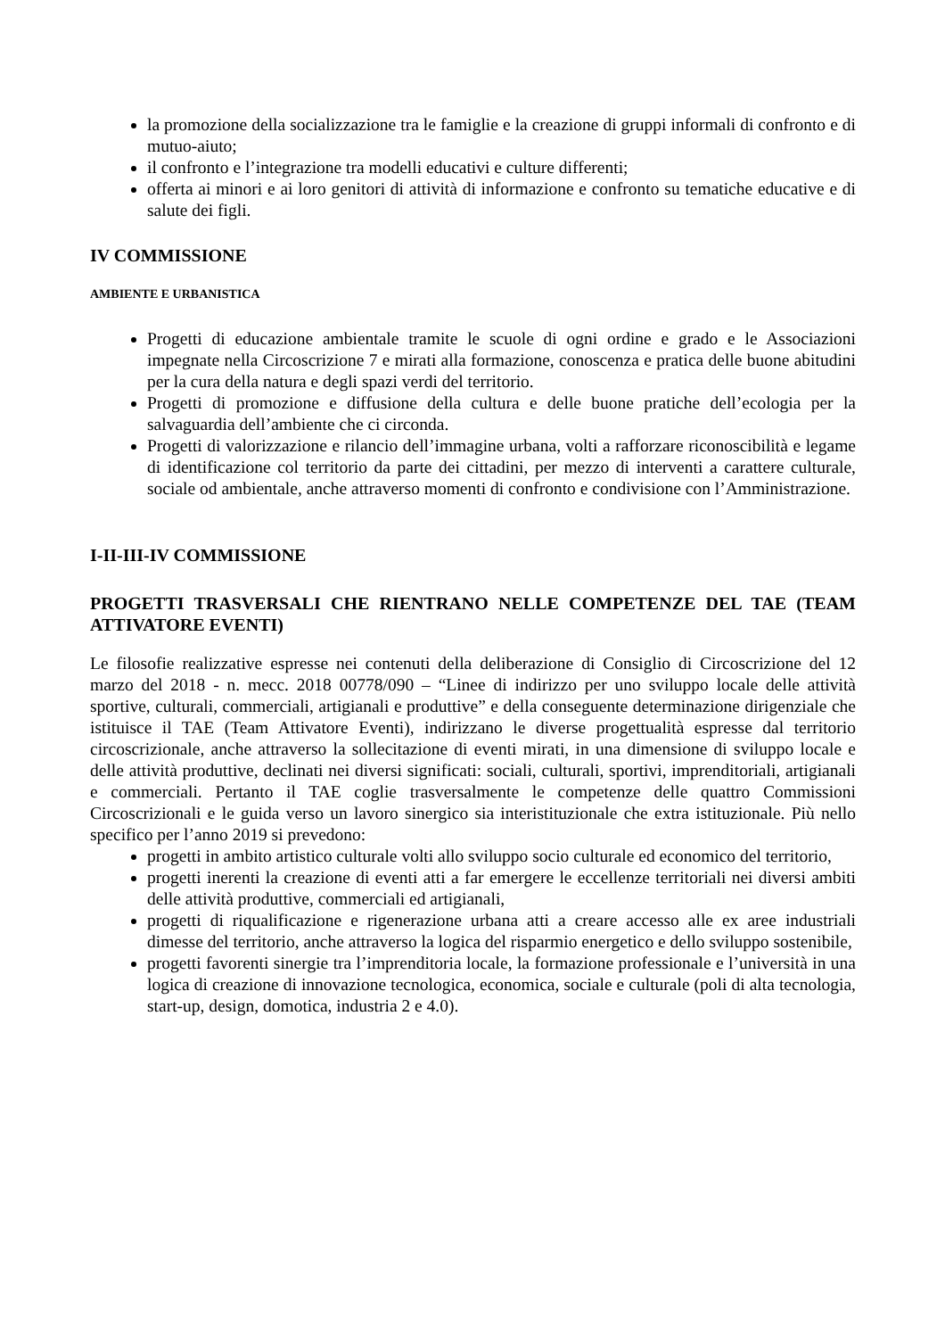la promozione della socializzazione tra le famiglie e la creazione di gruppi informali di confronto e di mutuo-aiuto;
il confronto e l’integrazione tra modelli educativi e culture differenti;
offerta ai minori e ai loro genitori di attività di informazione e confronto su tematiche educative e di salute dei figli.
IV COMMISSIONE
AMBIENTE E URBANISTICA
Progetti di educazione ambientale tramite le scuole di ogni ordine e grado e le Associazioni impegnate nella Circoscrizione 7 e mirati alla formazione, conoscenza e pratica delle buone abitudini per la cura della natura e degli spazi verdi del territorio.
Progetti di promozione e diffusione della cultura e delle buone pratiche dell’ecologia per la salvaguardia dell’ambiente che ci circonda.
Progetti di valorizzazione e rilancio dell’immagine urbana, volti a rafforzare riconoscibilità e legame di identificazione col territorio da parte dei cittadini, per mezzo di interventi a carattere culturale, sociale od ambientale, anche attraverso momenti di confronto e condivisione con l’Amministrazione.
I-II-III-IV COMMISSIONE
PROGETTI TRASVERSALI CHE RIENTRANO NELLE COMPETENZE DEL TAE (TEAM ATTIVATORE EVENTI)
Le filosofie realizzative espresse nei contenuti della deliberazione di Consiglio di Circoscrizione del 12 marzo del 2018 - n. mecc. 2018 00778/090 – “Linee di indirizzo per uno sviluppo locale delle attività sportive, culturali, commerciali, artigianali e produttive” e della conseguente determinazione dirigenziale che istituisce il TAE (Team Attivatore Eventi), indirizzano le diverse progettualità espresse dal territorio circoscrizionale, anche attraverso la sollecitazione di eventi mirati, in una dimensione di sviluppo locale e delle attività produttive, declinati nei diversi significati: sociali, culturali, sportivi, imprenditoriali, artigianali e commerciali. Pertanto il TAE coglie trasversalmente le competenze delle quattro Commissioni Circoscrizionali e le guida verso un lavoro sinergico sia interistituzionale che extra istituzionale. Più nello specifico per l’anno 2019 si prevedono:
progetti in ambito artistico culturale volti allo sviluppo socio culturale ed economico del territorio,
progetti inerenti la creazione di eventi atti a far emergere le eccellenze territoriali nei diversi ambiti delle attività produttive, commerciali ed artigianali,
progetti di riqualificazione e rigenerazione urbana atti a creare accesso alle ex aree industriali dimesse del territorio, anche attraverso la logica del risparmio energetico e dello sviluppo sostenibile,
progetti favorenti sinergie tra l’imprenditoria locale, la formazione professionale e l’università in una logica di creazione di innovazione tecnologica, economica, sociale e culturale (poli di alta tecnologia, start-up, design, domotica, industria 2 e 4.0).